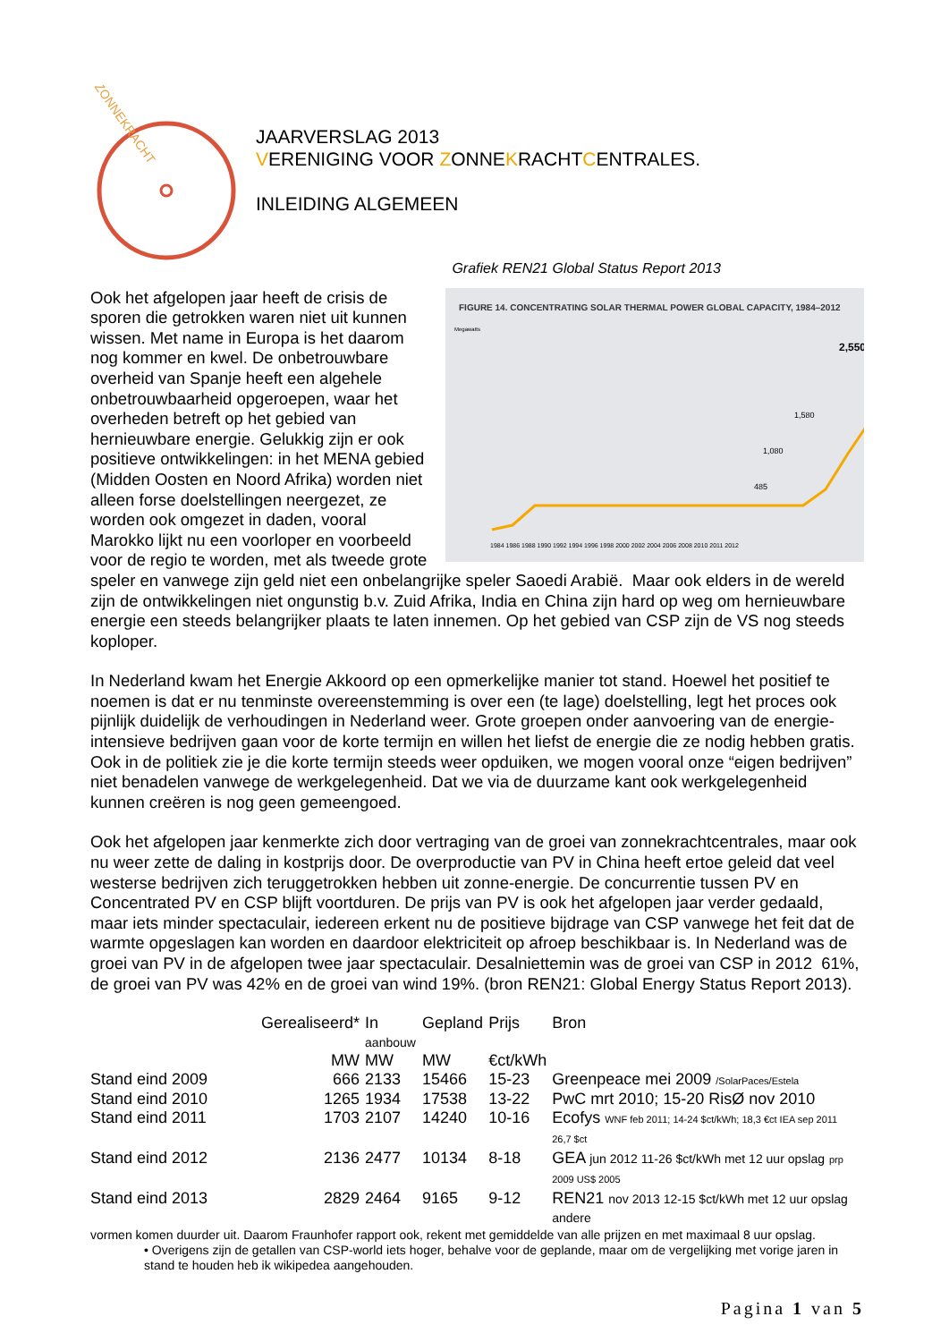ZONNEKRACHT
JAARVERSLAG 2013
VERENIGING VOOR ZONNEKRACHTCENTRALES.
INLEIDING ALGEMEEN
Grafiek REN21 Global Status Report 2013
FIGURE 14. CONCENTRATING SOLAR THERMAL POWER GLOBAL CAPACITY, 1984–2012
Megawatts
2,550
1,580
1,080
485
1984 1986 1988 1990 1992 1994 1996 1998 2000 2002 2004 2006 2008 2010 2011 2012
Ook het afgelopen jaar heeft de crisis de sporen die getrokken waren niet uit kunnen wissen. Met name in Europa is het daarom nog kommer en kwel. De onbetrouwbare overheid van Spanje heeft een algehele onbetrouwbaarheid opgeroepen, waar het overheden betreft op het gebied van hernieuwbare energie. Gelukkig zijn er ook positieve ontwikkelingen: in het MENA gebied (Midden Oosten en Noord Afrika) worden niet alleen forse doelstellingen neergezet, ze worden ook omgezet in daden, vooral Marokko lijkt nu een voorloper en voorbeeld voor de regio te worden, met als tweede grote speler en vanwege zijn geld niet een onbelangrijke speler Saoedi Arabië. Maar ook elders in de wereld zijn de ontwikkelingen niet ongunstig b.v. Zuid Afrika, India en China zijn hard op weg om hernieuwbare energie een steeds belangrijker plaats te laten innemen. Op het gebied van CSP zijn de VS nog steeds koploper.
In Nederland kwam het Energie Akkoord op een opmerkelijke manier tot stand. Hoewel het positief te noemen is dat er nu tenminste overeenstemming is over een (te lage) doelstelling, legt het proces ook pijnlijk duidelijk de verhoudingen in Nederland weer. Grote groepen onder aanvoering van de energie-intensieve bedrijven gaan voor de korte termijn en willen het liefst de energie die ze nodig hebben gratis. Ook in de politiek zie je die korte termijn steeds weer opduiken, we mogen vooral onze “eigen bedrijven” niet benadelen vanwege de werkgelegenheid. Dat we via de duurzame kant ook werkgelegenheid kunnen creëren is nog geen gemeengoed.
Ook het afgelopen jaar kenmerkte zich door vertraging van de groei van zonnekrachtcentrales, maar ook nu weer zette de daling in kostprijs door. De overproductie van PV in China heeft ertoe geleid dat veel westerse bedrijven zich teruggetrokken hebben uit zonne-energie. De concurrentie tussen PV en Concentrated PV en CSP blijft voortduren. De prijs van PV is ook het afgelopen jaar verder gedaald, maar iets minder spectaculair, iedereen erkent nu de positieve bijdrage van CSP vanwege het feit dat de warmte opgeslagen kan worden en daardoor elektriciteit op afroep beschikbaar is. In Nederland was de groei van PV in de afgelopen twee jaar spectaculair. Desalniettemin was de groei van CSP in 2012 61%, de groei van PV was 42% en de groei van wind 19%. (bron REN21: Global Energy Status Report 2013).
| | Gerealiseerd* | In aanbouw | Gepland | Prijs | Bron |
| | MW | MW | MW | €ct/kWh | |
| Stand eind 2009 | 666 | 2133 | 15466 | 15-23 | Greenpeace mei 2009 /SolarPaces/Estela |
| Stand eind 2010 | 1265 | 1934 | 17538 | 13-22 | PwC mrt 2010; 15-20 RisØ nov 2010 |
| Stand eind 2011 | 1703 | 2107 | 14240 | 10-16 | Ecofys WNF feb 2011; 14-24 $ct/kWh; 18,3 €ct IEA sep 2011 26,7 $ct |
| Stand eind 2012 | 2136 | 2477 | 10134 | 8-18 | GEA jun 2012 11-26 $ct/kWh met 12 uur opslag prp 2009 US$ 2005 |
| Stand eind 2013 | 2829 | 2464 | 9165 | 9-12 | REN21 nov 2013 12-15 $ct/kWh met 12 uur opslag andere |
vormen komen duurder uit. Daarom Fraunhofer rapport ook, rekent met gemiddelde van alle prijzen en met maximaal 8 uur opslag.
• Overigens zijn de getallen van CSP-world iets hoger, behalve voor de geplande, maar om de vergelijking met vorige jaren in stand te houden heb ik wikipedea aangehouden.
Pagina 1 van 5